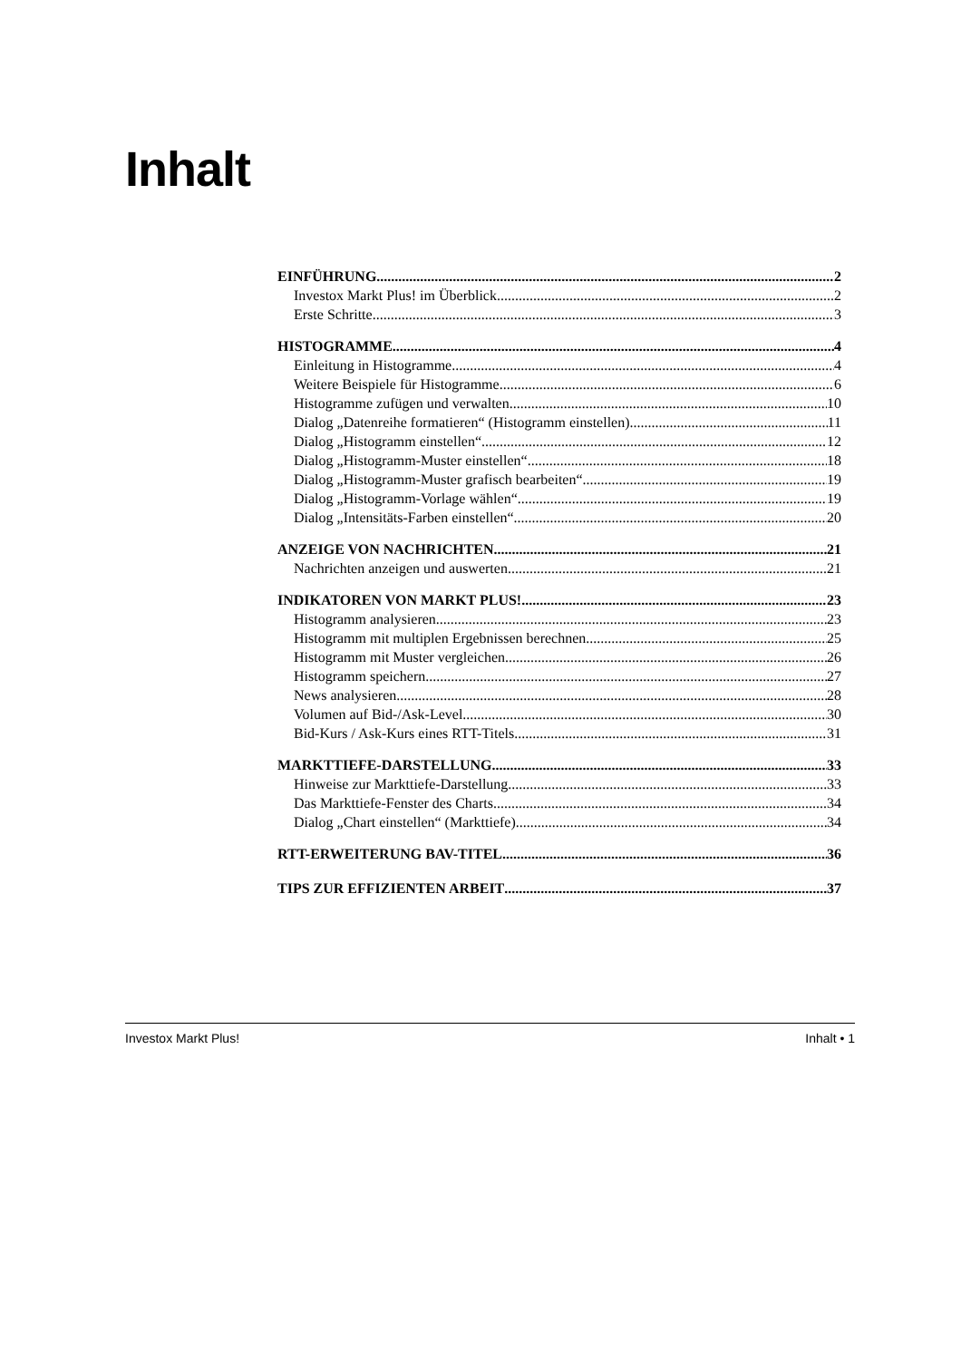Inhalt
EINFÜHRUNG 2
Investox Markt Plus! im Überblick 2
Erste Schritte 3
HISTOGRAMME 4
Einleitung in Histogramme 4
Weitere Beispiele für Histogramme 6
Histogramme zufügen und verwalten 10
Dialog „Datenreihe formatieren“ (Histogramm einstellen) 11
Dialog „Histogramm einstellen“ 12
Dialog „Histogramm-Muster einstellen“ 18
Dialog „Histogramm-Muster grafisch bearbeiten“ 19
Dialog „Histogramm-Vorlage wählen“ 19
Dialog „Intensitäts-Farben einstellen“ 20
ANZEIGE VON NACHRICHTEN 21
Nachrichten anzeigen und auswerten 21
INDIKATOREN VON MARKT PLUS! 23
Histogramm analysieren 23
Histogramm mit multiplen Ergebnissen berechnen 25
Histogramm mit Muster vergleichen 26
Histogramm speichern 27
News analysieren 28
Volumen auf Bid-/Ask-Level 30
Bid-Kurs / Ask-Kurs eines RTT-Titels 31
MARKTTIEFE-DARSTELLUNG 33
Hinweise zur Markttiefe-Darstellung 33
Das Markttiefe-Fenster des Charts 34
Dialog „Chart einstellen“ (Markttiefe) 34
RTT-ERWEITERUNG BAV-TITEL 36
TIPS ZUR EFFIZIENTEN ARBEIT 37
Investox Markt Plus! Inhalt • 1